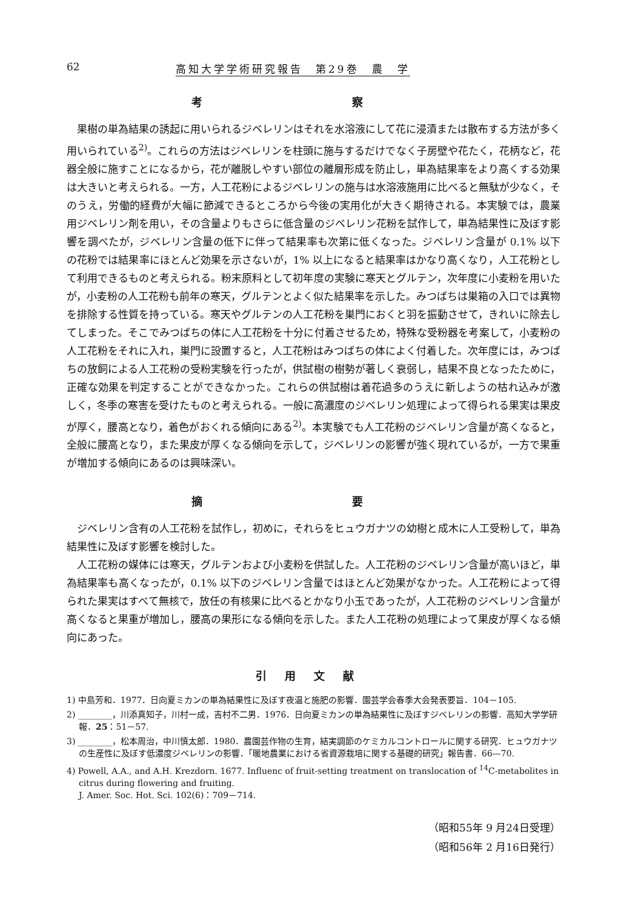62 高知大学学術研究報告　第29巻　農　学
考 察
果樹の単為結果の誘起に用いられるジベレリンはそれを水溶液にして花に浸漬または散布する方法が多く用いられている<sup>2)</sup>。これらの方法はジベレリンを柱頭に施与するだけでなく子房壁や花たく，花柄など，花器全般に施すことになるから，花が離脱しやすい部位の離層形成を防止し，単為結果率をより高くする効果は大きいと考えられる。一方，人工花粉によるジベレリンの施与は水溶液施用に比べると無駄が少なく，そのうえ，労働的経費が大幅に節減できるところから今後の実用化が大きく期待される。本実験では，農業用ジベレリン剤を用い，その含量よりもさらに低含量のジベレリン花粉を試作して，単為結果性に及ぼす影響を調べたが，ジベレリン含量の低下に伴って結果率も次第に低くなった。ジベレリン含量が 0.1% 以下の花粉では結果率にほとんど効果を示さないが，1% 以上になると結果率はかなり高くなり，人工花粉として利用できるものと考えられる。粉末原料として初年度の実験に寒天とグルテン，次年度に小麦粉を用いたが，小麦粉の人工花粉も前年の寒天，グルテンとよく似た結果率を示した。みつばちは巣箱の入口では異物を排除する性質を持っている。寒天やグルテンの人工花粉を巣門におくと羽を振動させて，きれいに除去してしまった。そこでみつばちの体に人工花粉を十分に付着させるため，特殊な受粉器を考案して，小麦粉の人工花粉をそれに入れ，巣門に設置すると，人工花粉はみつばちの体によく付着した。次年度には，みつばちの放飼による人工花粉の受粉実験を行ったが，供試樹の樹勢が著しく衰弱し，結果不良となったために，正確な効果を判定することができなかった。これらの供試樹は着花過多のうえに新しようの枯れ込みが激しく，冬季の寒害を受けたものと考えられる。一般に高濃度のジベレリン処理によって得られる果実は果皮が厚く，腰高となり，着色がおくれる傾向にある<sup>2)</sup>。本実験でも人工花粉のジベレリン含量が高くなると，全般に腰高となり，また果皮が厚くなる傾向を示して，ジベレリンの影響が強く現れているが，一方で果重が増加する傾向にあるのは興味深い。
摘 要
ジベレリン含有の人工花粉を試作し，初めに，それらをヒュウガナツの幼樹と成木に人工受粉して，単為結果性に及ぼす影響を検討した。
人工花粉の媒体には寒天，グルテンおよび小麦粉を供試した。人工花粉のジベレリン含量が高いほど，単為結果率も高くなったが，0.1% 以下のジベレリン含量ではほとんど効果がなかった。人工花粉によって得られた果実はすべて無核で，放任の有核果に比べるとかなり小玉であったが，人工花粉のジベレリン含量が高くなると果重が増加し，腰高の果形になる傾向を示した。また人工花粉の処理によって果皮が厚くなる傾向にあった。
引用文献
1) 中島芳和．1977．日向夏ミカンの単為結果性に及ぼす夜温と施肥の影響．園芸学会春季大会発表要旨．104－105.
2) ________，川添真知子，川村一成，吉村不二男．1976．日向夏ミカンの単為結果性に及ぼすジベレリンの影響．高知大学学研報．25：51－57.
3) ________，松本周治，中川慎太郎．1980．農園芸作物の生育，結実調節のケミカルコントロールに関する研究．ヒュウガナツの生産性に及ぼす低濃度ジベレリンの影響．「暖地農業における省資源栽培に関する基礎的研究」報告書．66—70.
4) Powell, A.A., and A.H. Krezdorn. 1677. Influenc of fruit-setting treatment on translocation of <sup>14</sup>C-metabolites in citrus during flowering and fruiting.
J. Amer. Soc. Hot. Sci. 102(6)：709－714.
（昭和55年 9 月24日受理）
（昭和56年 2 月16日発行）